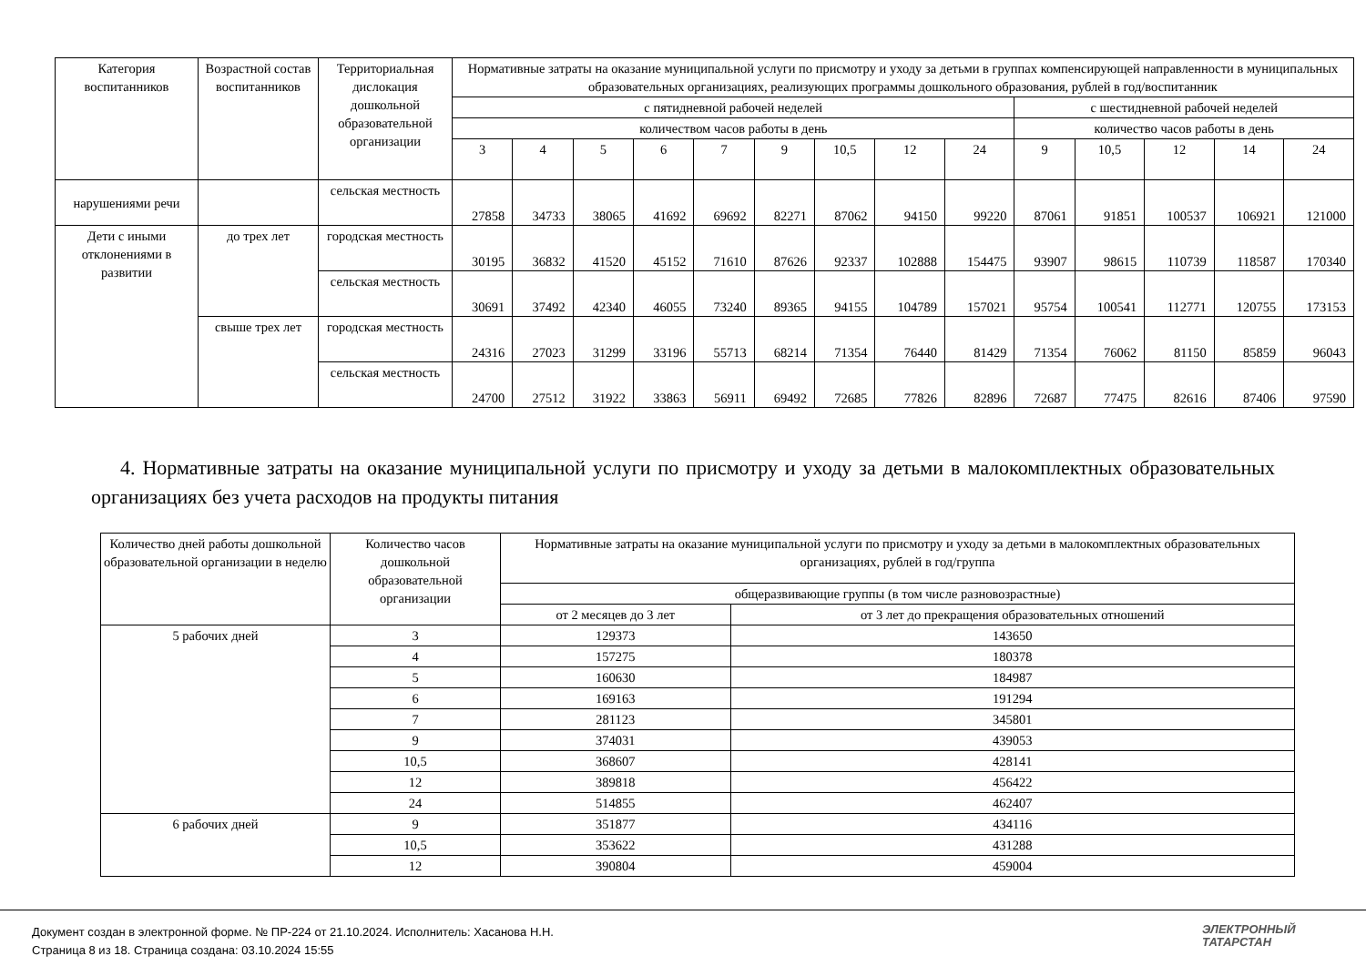| Категория воспитанников | Возрастной состав воспитанников | Территориальная дислокация дошкольной образовательной организации | Нормативные затраты на оказание муниципальной услуги по присмотру и уходу за детьми в группах компенсирующей направленности в муниципальных образовательных организациях, реализующих программы дошкольного образования, рублей в год/воспитанник | | | | | | | | | | | | | |
| --- | --- | --- | --- | --- | --- | --- | --- | --- | --- | --- | --- | --- | --- | --- | --- | --- |
| | | | с пятидневной рабочей неделей | | | | | | | | | с шестидневной рабочей неделей | | | | |
| | | | количеством часов работы в день | | | | | | | | | количество часов работы в день | | | | |
| | | | 3 | 4 | 5 | 6 | 7 | 9 | 10,5 | 12 | 24 | 9 | 10,5 | 12 | 14 | 24 |
| нарушениями речи | | сельская местность | 27858 | 34733 | 38065 | 41692 | 69692 | 82271 | 87062 | 94150 | 99220 | 87061 | 91851 | 100537 | 106921 | 121000 |
| Дети с иными отклонениями в развитии | до трех лет | городская местность | 30195 | 36832 | 41520 | 45152 | 71610 | 87626 | 92337 | 102888 | 154475 | 93907 | 98615 | 110739 | 118587 | 170340 |
| | | сельская местность | 30691 | 37492 | 42340 | 46055 | 73240 | 89365 | 94155 | 104789 | 157021 | 95754 | 100541 | 112771 | 120755 | 173153 |
| | свыше трех лет | городская местность | 24316 | 27023 | 31299 | 33196 | 55713 | 68214 | 71354 | 76440 | 81429 | 71354 | 76062 | 81150 | 85859 | 96043 |
| | | сельская местность | 24700 | 27512 | 31922 | 33863 | 56911 | 69492 | 72685 | 77826 | 82896 | 72687 | 77475 | 82616 | 87406 | 97590 |
4. Нормативные затраты на оказание муниципальной услуги по присмотру и уходу за детьми в малокомплектных образовательных организациях без учета расходов на продукты питания
| Количество дней работы дошкольной образовательной организации в неделю | Количество часов дошкольной образовательной организации | Нормативные затраты на оказание муниципальной услуги по присмотру и уходу за детьми в малокомплектных образовательных организациях, рублей в год/группа | |
| --- | --- | --- | --- |
| | | общеразвивающие группы (в том числе разновозрастные) | |
| | | от 2 месяцев до 3 лет | от 3 лет до прекращения образовательных отношений |
| 5 рабочих дней | 3 | 129373 | 143650 |
| | 4 | 157275 | 180378 |
| | 5 | 160630 | 184987 |
| | 6 | 169163 | 191294 |
| | 7 | 281123 | 345801 |
| | 9 | 374031 | 439053 |
| | 10,5 | 368607 | 428141 |
| | 12 | 389818 | 456422 |
| | 24 | 514855 | 462407 |
| 6 рабочих дней | 9 | 351877 | 434116 |
| | 10,5 | 353622 | 431288 |
| | 12 | 390804 | 459004 |
Документ создан в электронной форме. № ПР-224 от 21.10.2024. Исполнитель: Хасанова Н.Н.
Страница 8 из 18. Страница создана: 03.10.2024 15:55
ЭЛЕКТРОННЫЙ
ТАТАРСТАН